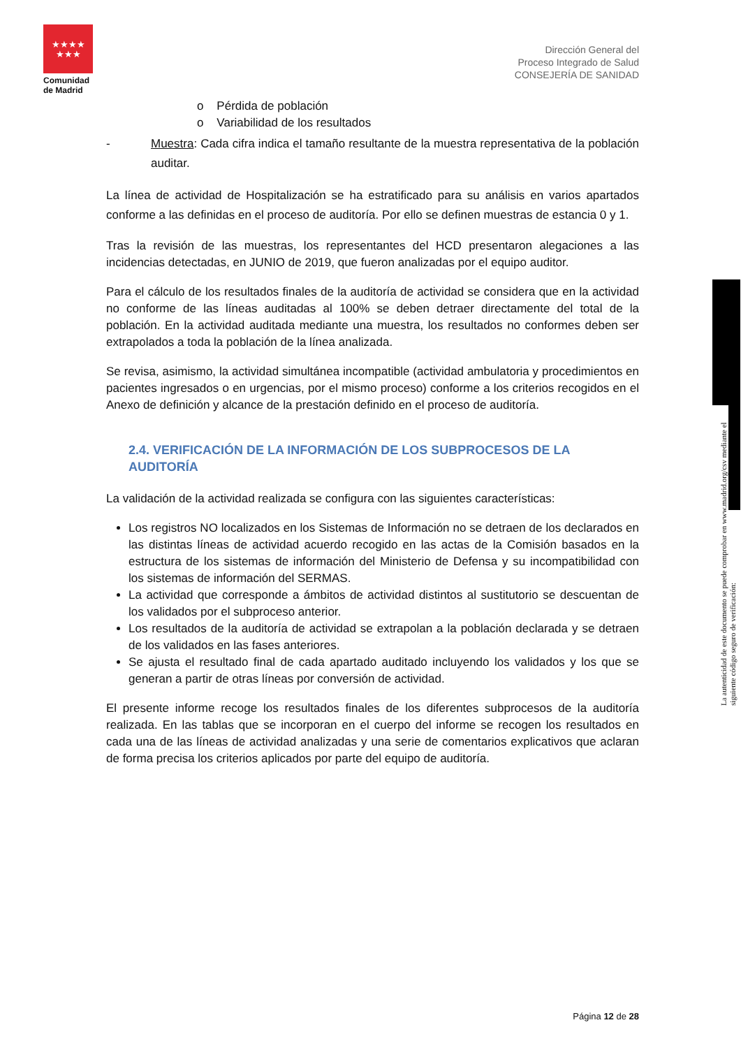★★★★
★★★
Comunidad de Madrid
Dirección General del
Proceso Integrado de Salud
CONSEJERÍA DE SANIDAD
o Pérdida de población
o Variabilidad de los resultados
- Muestra: Cada cifra indica el tamaño resultante de la muestra representativa de la población auditar.
La línea de actividad de Hospitalización se ha estratificado para su análisis en varios apartados conforme a las definidas en el proceso de auditoría. Por ello se definen muestras de estancia 0 y 1.
Tras la revisión de las muestras, los representantes del HCD presentaron alegaciones a las incidencias detectadas, en JUNIO de 2019, que fueron analizadas por el equipo auditor.
Para el cálculo de los resultados finales de la auditoría de actividad se considera que en la actividad no conforme de las líneas auditadas al 100% se deben detraer directamente del total de la población. En la actividad auditada mediante una muestra, los resultados no conformes deben ser extrapolados a toda la población de la línea analizada.
Se revisa, asimismo, la actividad simultánea incompatible (actividad ambulatoria y procedimientos en pacientes ingresados o en urgencias, por el mismo proceso) conforme a los criterios recogidos en el Anexo de definición y alcance de la prestación definido en el proceso de auditoría.
2.4. VERIFICACIÓN DE LA INFORMACIÓN DE LOS SUBPROCESOS DE LA AUDITORÍA
La validación de la actividad realizada se configura con las siguientes características:
Los registros NO localizados en los Sistemas de Información no se detraen de los declarados en las distintas líneas de actividad acuerdo recogido en las actas de la Comisión basados en la estructura de los sistemas de información del Ministerio de Defensa y su incompatibilidad con los sistemas de información del SERMAS.
La actividad que corresponde a ámbitos de actividad distintos al sustitutorio se descuentan de los validados por el subproceso anterior.
Los resultados de la auditoría de actividad se extrapolan a la población declarada y se detraen de los validados en las fases anteriores.
Se ajusta el resultado final de cada apartado auditado incluyendo los validados y los que se generan a partir de otras líneas por conversión de actividad.
El presente informe recoge los resultados finales de los diferentes subprocesos de la auditoría realizada. En las tablas que se incorporan en el cuerpo del informe se recogen los resultados en cada una de las líneas de actividad analizadas y una serie de comentarios explicativos que aclaran de forma precisa los criterios aplicados por parte del equipo de auditoría.
La autenticidad de este documento se puede comprobar en www.madrid.org/csv mediante el siguiente código seguro de verificación:
Página 12 de 28